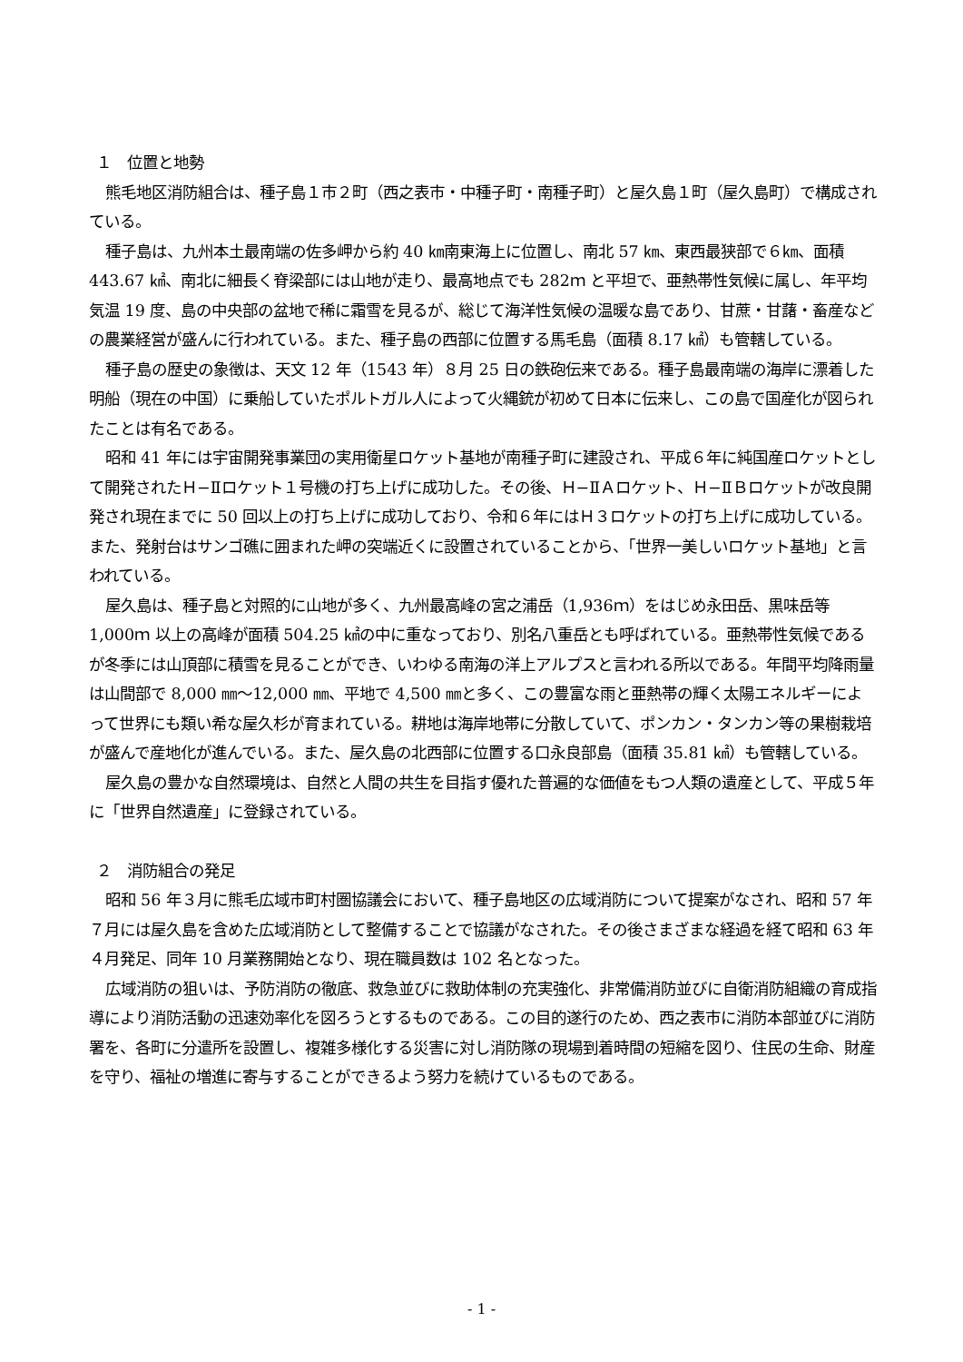１　位置と地勢
熊毛地区消防組合は、種子島１市２町（西之表市・中種子町・南種子町）と屋久島１町（屋久島町）で構成されている。
種子島は、九州本土最南端の佐多岬から約 40 ㎞南東海上に位置し、南北 57 ㎞、東西最狭部で６㎞、面積 443.67 ㎢、南北に細長く脊梁部には山地が走り、最高地点でも 282ｍ と平坦で、亜熱帯性気候に属し、年平均気温 19 度、島の中央部の盆地で稀に霜雪を見るが、総じて海洋性気候の温暖な島であり、甘蔗・甘藷・畜産などの農業経営が盛んに行われている。また、種子島の西部に位置する馬毛島（面積 8.17 ㎢）も管轄している。
種子島の歴史の象徴は、天文 12 年（1543 年）８月 25 日の鉄砲伝来である。種子島最南端の海岸に漂着した明船（現在の中国）に乗船していたポルトガル人によって火縄銃が初めて日本に伝来し、この島で国産化が図られたことは有名である。
昭和 41 年には宇宙開発事業団の実用衛星ロケット基地が南種子町に建設され、平成６年に純国産ロケットとして開発されたＨ−Ⅱロケット１号機の打ち上げに成功した。その後、Ｈ−ⅡＡロケット、Ｈ−ⅡＢロケットが改良開発され現在までに 50 回以上の打ち上げに成功しており、令和６年にはＨ３ロケットの打ち上げに成功している。また、発射台はサンゴ礁に囲まれた岬の突端近くに設置されていることから、「世界一美しいロケット基地」と言われている。
屋久島は、種子島と対照的に山地が多く、九州最高峰の宮之浦岳（1,936ｍ）をはじめ永田岳、黒味岳等 1,000ｍ 以上の高峰が面積 504.25 ㎢の中に重なっており、別名八重岳とも呼ばれている。亜熱帯性気候であるが冬季には山頂部に積雪を見ることができ、いわゆる南海の洋上アルプスと言われる所以である。年間平均降雨量は山間部で 8,000 ㎜〜12,000 ㎜、平地で 4,500 ㎜と多く、この豊富な雨と亜熱帯の輝く太陽エネルギーによって世界にも類い希な屋久杉が育まれている。耕地は海岸地帯に分散していて、ポンカン・タンカン等の果樹栽培が盛んで産地化が進んでいる。また、屋久島の北西部に位置する口永良部島（面積 35.81 ㎢）も管轄している。
屋久島の豊かな自然環境は、自然と人間の共生を目指す優れた普遍的な価値をもつ人類の遺産として、平成５年に「世界自然遺産」に登録されている。
２　消防組合の発足
昭和 56 年３月に熊毛広域市町村圏協議会において、種子島地区の広域消防について提案がなされ、昭和 57 年７月には屋久島を含めた広域消防として整備することで協議がなされた。その後さまざまな経過を経て昭和 63 年４月発足、同年 10 月業務開始となり、現在職員数は 102 名となった。
広域消防の狙いは、予防消防の徹底、救急並びに救助体制の充実強化、非常備消防並びに自衛消防組織の育成指導により消防活動の迅速効率化を図ろうとするものである。この目的遂行のため、西之表市に消防本部並びに消防署を、各町に分遣所を設置し、複雑多様化する災害に対し消防隊の現場到着時間の短縮を図り、住民の生命、財産を守り、福祉の増進に寄与することができるよう努力を続けているものである。
- 1 -